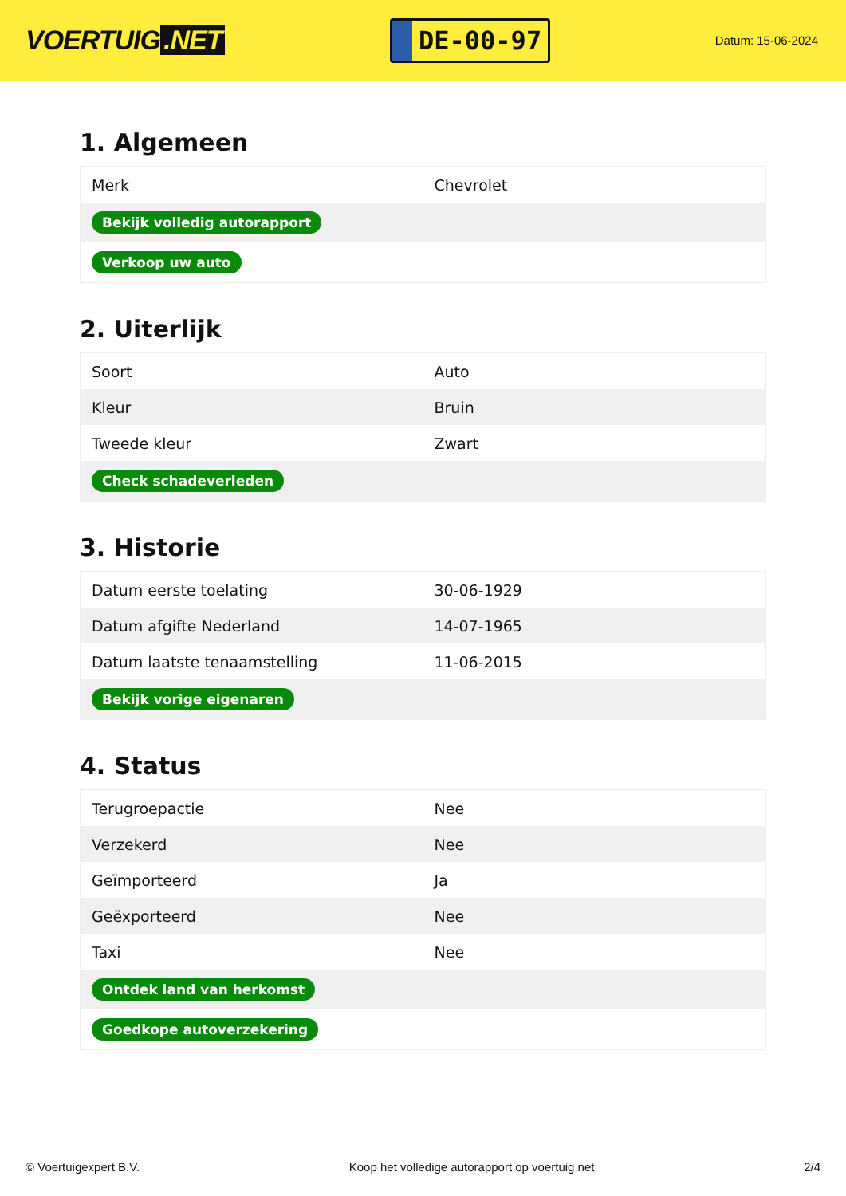VOERTUIG.NET
DE-00-97
Datum: 15-06-2024
1. Algemeen
| Merk | Chevrolet |
| Bekijk volledig autorapport | |
| Verkoop uw auto | |
2. Uiterlijk
| Soort | Auto |
| Kleur | Bruin |
| Tweede kleur | Zwart |
| Check schadeverleden | |
3. Historie
| Datum eerste toelating | 30-06-1929 |
| Datum afgifte Nederland | 14-07-1965 |
| Datum laatste tenaamstelling | 11-06-2015 |
| Bekijk vorige eigenaren | |
4. Status
| Terugroepactie | Nee |
| Verzekerd | Nee |
| Geïmporteerd | Ja |
| Geëxporteerd | Nee |
| Taxi | Nee |
| Ontdek land van herkomst | |
| Goedkope autoverzekering | |
© Voertuigexpert B.V. Koop het volledige autorapport op voertuig.net 2/4